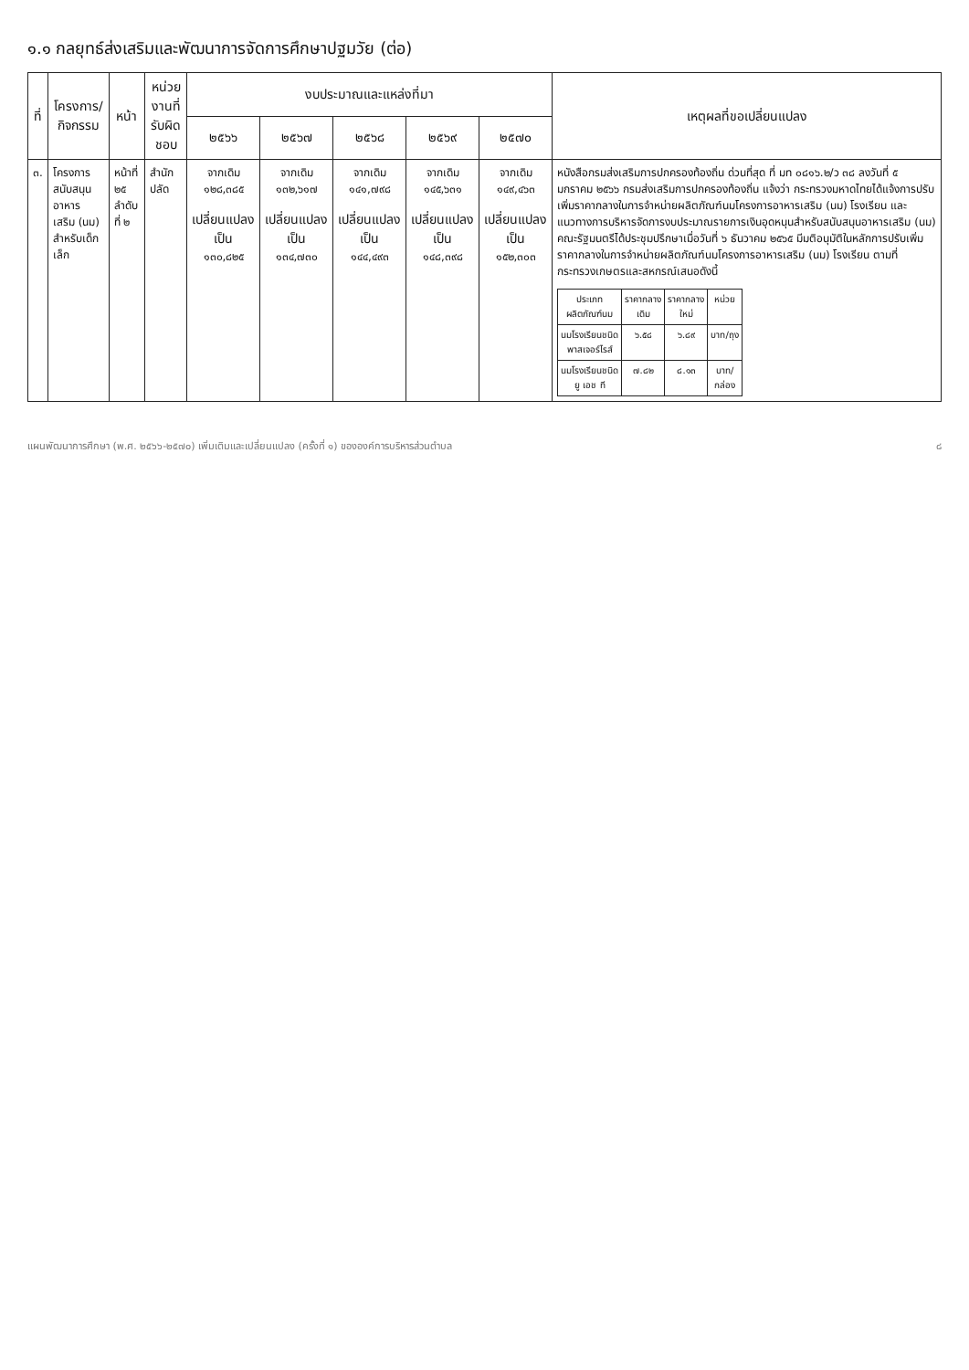๑.๑ กลยุทธ์ส่งเสริมและพัฒนาการจัดการศึกษาปฐมวัย (ต่อ)
| ที่ | โครงการ/ กิจกรรม | หน้า | หน่วยงานที่ รับผิดชอบ | งบประมาณและแหล่งที่มา | | | | | เหตุผลที่ขอเปลี่ยนแปลง |
| --- | --- | --- | --- | --- | --- | --- | --- | --- | --- |
| | | | | ๒๕๖๖ | ๒๕๖๗ | ๒๕๖๘ | ๒๕๖๙ | ๒๕๗๐ | |
| ๓. | โครงการ สนับสนุนอาหาร เสริม (นม) สำหรับเด็กเล็ก | หน้าที่ ๒๕ ลำดับที่ ๒ | สำนักปลัด | จากเดิม ๑๒๘,๓๘๕ เปลี่ยนแปลง เป็น ๑๓๐,๘๒๕ | จากเดิม ๑๓๒,๖๑๗ เปลี่ยนแปลง เป็น ๑๓๔,๗๓๐ | จากเดิม ๑๔๑,๗๙๘ เปลี่ยนแปลง เป็น ๑๔๔,๔๙๓ | จากเดิม ๑๔๕,๖๓๑ เปลี่ยนแปลง เป็น ๑๔๘,๓๙๘ | จากเดิม ๑๔๙,๔๖๓ เปลี่ยนแปลง เป็น ๑๕๒,๓๐๓ | หนังสือกรมส่งเสริมการปกครองท้องถิ่น ด่วนที่สุด ที่ มท ๐๘๑๖.๒/ว ๓๘ ลงวันที่ ๕ มกราคม ๒๕๖๖ กรมส่งเสริมการปกครองท้องถิ่น แจ้งว่า กระทรวงมหาดไทยได้แจ้งการปรับเพิ่มราคากลางในการจำหน่ายผลิตภัณฑ์นมโครงการอาหารเสริม (นม) โรงเรียน และแนวทางการบริหารจัดการงบประมาณรายการเงินอุดหนุนสำหรับสนับสนุนอาหารเสริม (นม) คณะรัฐมนตรีได้ประชุมปรึกษาเมื่อวันที่ ๖ ธันวาคม ๒๕๖๕ มีมติอนุมัติในหลักการปรับเพิ่มราคากลางในการจำหน่ายผลิตภัณฑ์นมโครงการอาหารเสริม (นม) โรงเรียน ตามที่กระทรวงเกษตรและสหกรณ์เสนอดังนี้ / ประเภท ผลิตภัณฑ์นม / ราคากลาง เดิม / ราคากลาง ใหม่ / หน่วย / / นมโรงเรียนชนิด พาสเจอร์ไรส์ / ๖.๕๘ / ๖.๘๙ / บาท/ถุง / / นมโรงเรียนชนิด ยู เอช ที / ๗.๘๒ / ๘.๑๓ / บาท/ กล่อง / |
แผนพัฒนาการศึกษา (พ.ศ. ๒๕๖๖-๒๕๗๐) เพิ่มเติมและเปลี่ยนแปลง (ครั้งที่ ๑) ขององค์การบริหารส่วนตำบล ๘